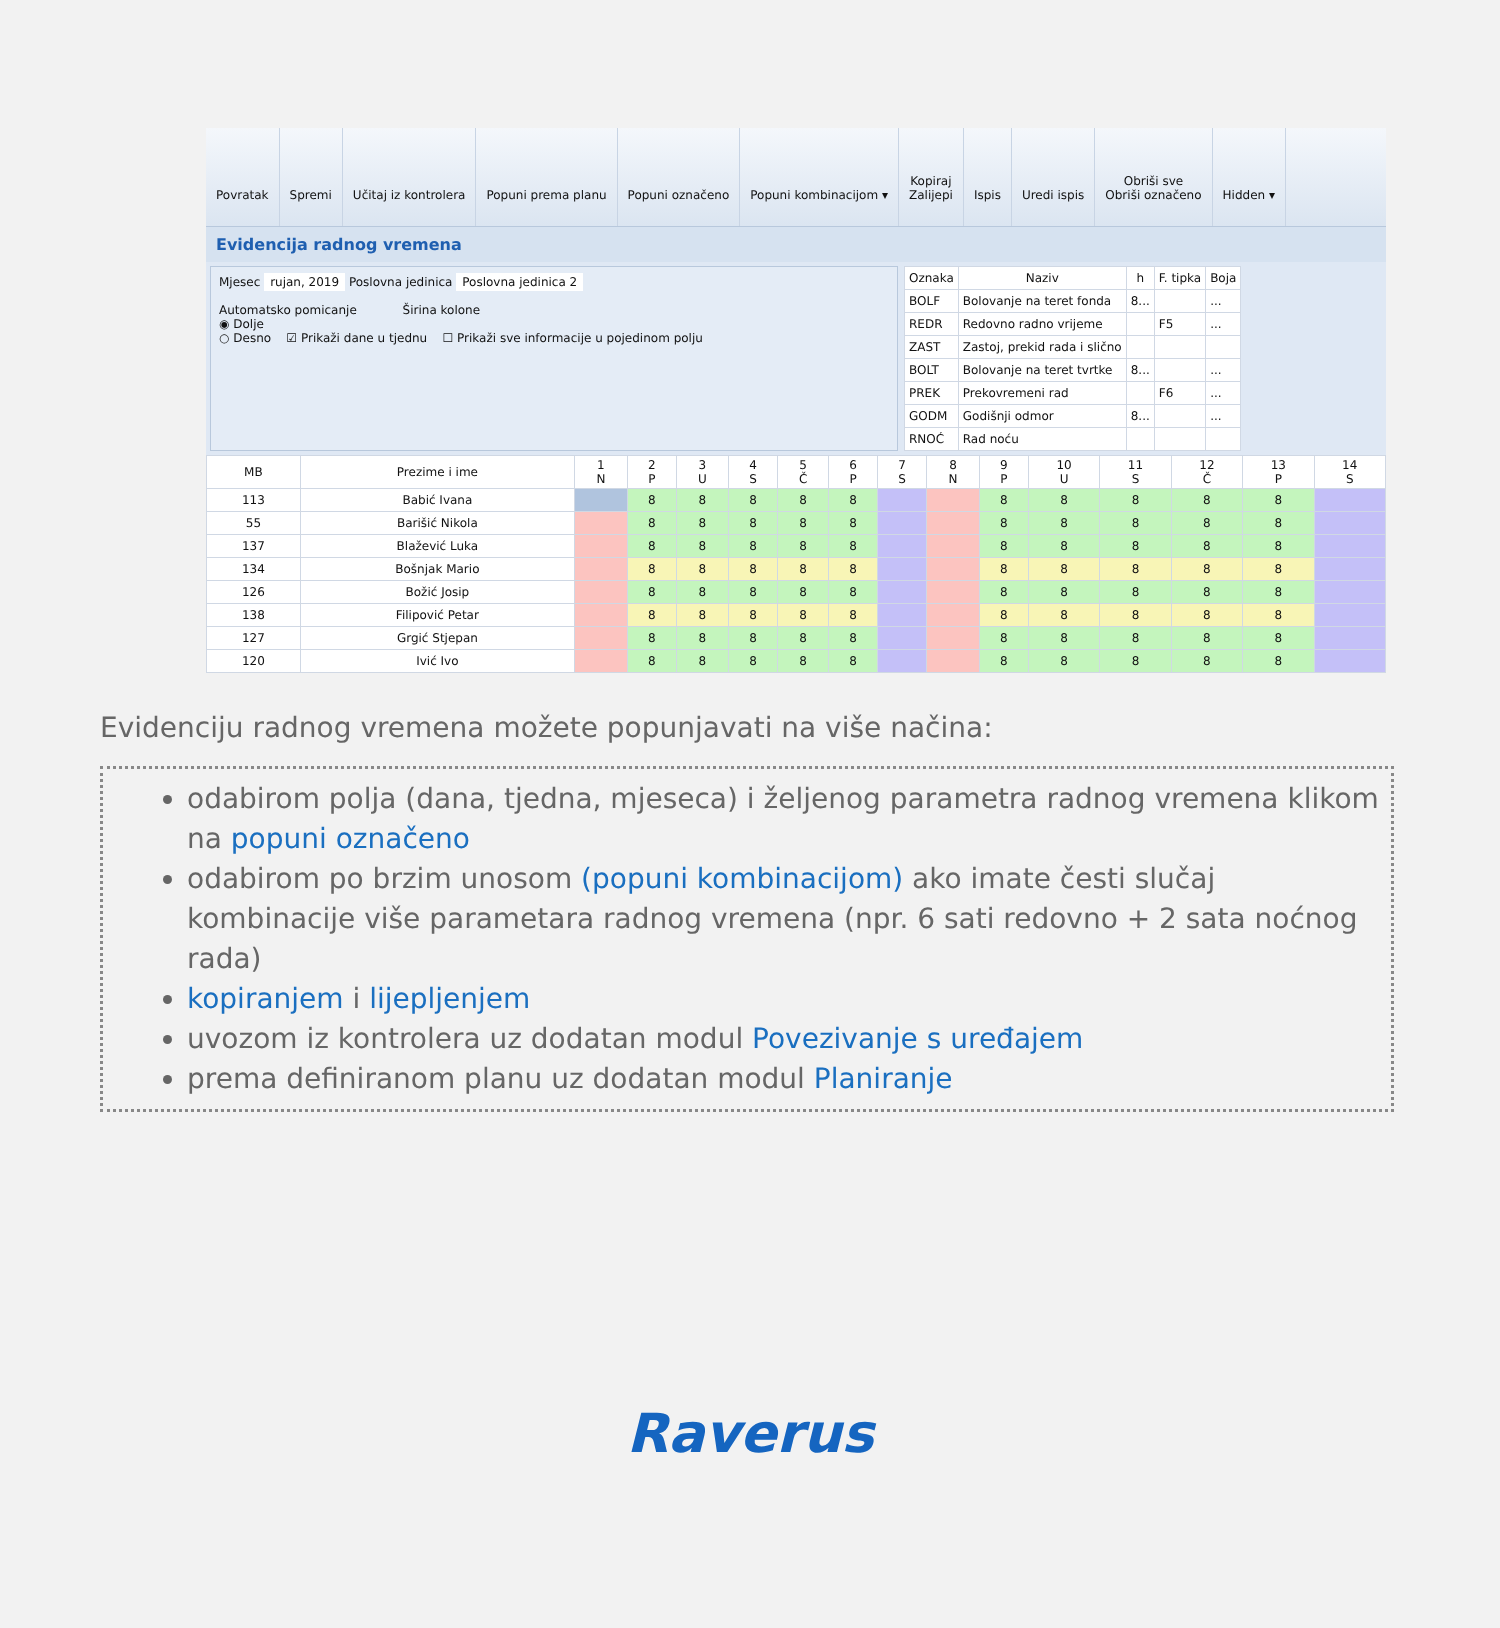Povratak Spremi Učitaj iz kontrolera Popuni prema planu Popuni označeno Popuni kombinacijom ▾ Kopiraj
Zalijepi
Ispis Uredi ispis Obriši sve
Obriši označeno
Hidden ▾
Evidencija radnog vremena
Mjesec rujan, 2019 Poslovna jedinica Poslovna jedinica 2
Automatsko pomicanje Širina kolone
◉ Dolje
○ Desno ☑ Prikaži dane u tjednu ☐ Prikaži sve informacije u pojedinom polju
| Oznaka | Naziv | h | F. tipka | Boja |
| --- | --- | --- | --- | --- |
| BOLF | Bolovanje na teret fonda | 8... | | ... |
| REDR | Redovno radno vrijeme | | F5 | ... |
| ZAST | Zastoj, prekid rada i slično | | | |
| BOLT | Bolovanje na teret tvrtke | 8... | | ... |
| PREK | Prekovremeni rad | | F6 | ... |
| GODM | Godišnji odmor | 8... | | ... |
| RNOĆ | Rad noću | | | |
| MB | Prezime i ime | 1 N | 2 P | 3 U | 4 S | 5 Č | 6 P | 7 S | 8 N | 9 P | 10 U | 11 S | 12 Č | 13 P | 14 S |
| --- | --- | --- | --- | --- | --- | --- | --- | --- | --- | --- | --- | --- | --- | --- | --- |
| 113 | Babić Ivana | | 8 | 8 | 8 | 8 | 8 | | | 8 | 8 | 8 | 8 | 8 | |
| 55 | Barišić Nikola | | 8 | 8 | 8 | 8 | 8 | | | 8 | 8 | 8 | 8 | 8 | |
| 137 | Blažević Luka | | 8 | 8 | 8 | 8 | 8 | | | 8 | 8 | 8 | 8 | 8 | |
| 134 | Bošnjak Mario | | 8 | 8 | 8 | 8 | 8 | | | 8 | 8 | 8 | 8 | 8 | |
| 126 | Božić Josip | | 8 | 8 | 8 | 8 | 8 | | | 8 | 8 | 8 | 8 | 8 | |
| 138 | Filipović Petar | | 8 | 8 | 8 | 8 | 8 | | | 8 | 8 | 8 | 8 | 8 | |
| 127 | Grgić Stjepan | | 8 | 8 | 8 | 8 | 8 | | | 8 | 8 | 8 | 8 | 8 | |
| 120 | Ivić Ivo | | 8 | 8 | 8 | 8 | 8 | | | 8 | 8 | 8 | 8 | 8 | |
Evidenciju radnog vremena možete popunjavati na više načina:
odabirom polja (dana, tjedna, mjeseca) i željenog parametra radnog vremena klikom na popuni označeno
odabirom po brzim unosom (popuni kombinacijom) ako imate česti slučaj kombinacije više parametara radnog vremena (npr. 6 sati redovno + 2 sata noćnog rada)
kopiranjem i lijepljenjem
uvozom iz kontrolera uz dodatan modul Povezivanje s uređajem
prema definiranom planu uz dodatan modul Planiranje
Raverus